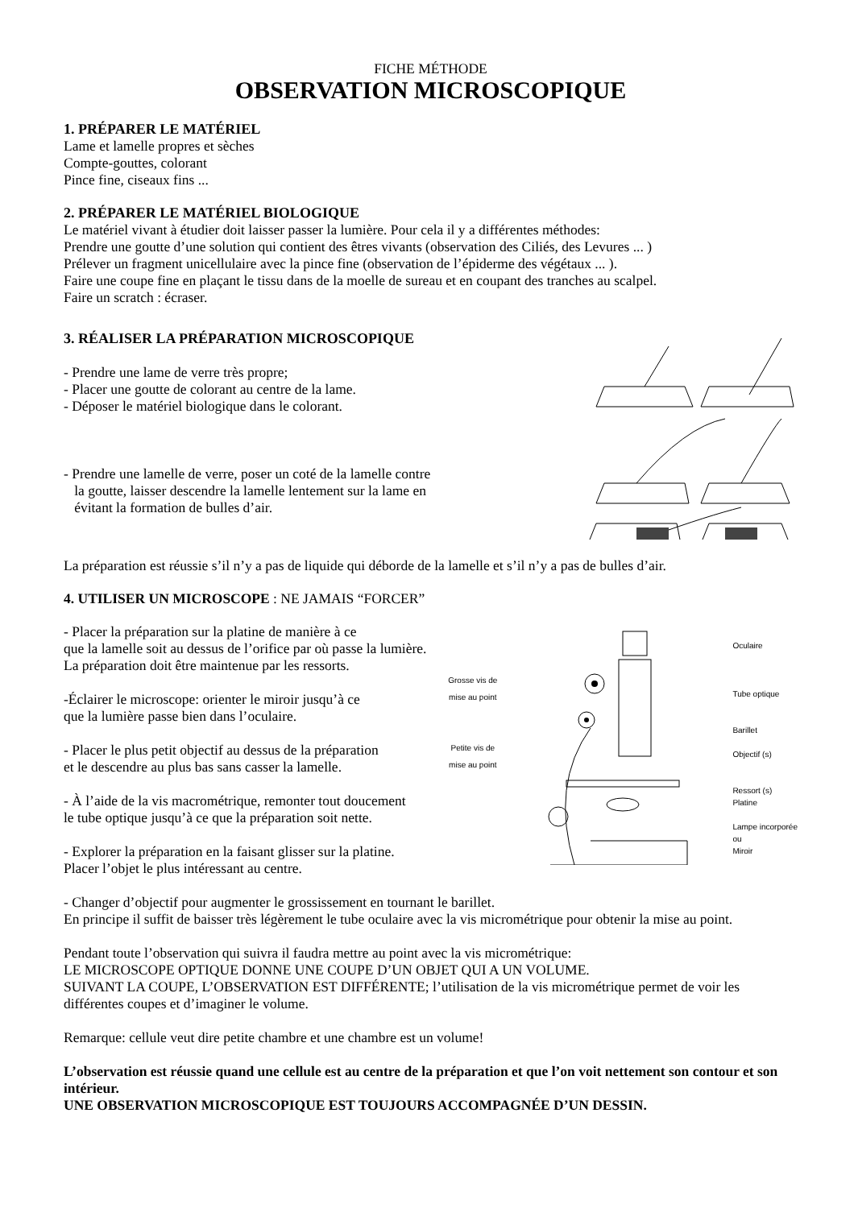FICHE MÉTHODE
OBSERVATION MICROSCOPIQUE
1. PRÉPARER LE MATÉRIEL
Lame et lamelle propres et sèches
Compte-gouttes, colorant
Pince fine, ciseaux fins ...
2. PRÉPARER LE MATÉRIEL BIOLOGIQUE
Le matériel vivant à étudier doit laisser passer la lumière. Pour cela il y a différentes méthodes:
Prendre une goutte d’une solution qui contient des êtres vivants (observation des Ciliés, des Levures ... )
Prélever un fragment unicellulaire avec la pince fine (observation de l’épiderme des végétaux ... ).
Faire une coupe fine en plaçant le tissu dans de la moelle de sureau et en coupant des tranches au scalpel.
Faire un scratch : écraser.
3. RÉALISER LA PRÉPARATION MICROSCOPIQUE
- Prendre une lame de verre très propre;
- Placer une goutte de colorant au centre de la lame.
- Déposer le matériel biologique dans le colorant.
- Prendre une lamelle de verre, poser un coté de la lamelle contre
la goutte, laisser descendre la lamelle lentement sur la lame en
évitant la formation de bulles d’air.
La préparation est réussie s’il n’y a pas de liquide qui déborde de la lamelle et s’il n’y a pas de bulles d’air.
4. UTILISER UN MICROSCOPE : NE JAMAIS “FORCER”
- Placer la préparation sur la platine de manière à ce
que la lamelle soit au dessus de l’orifice par où passe la lumière.
La préparation doit être maintenue par les ressorts.
-Éclairer le microscope: orienter le miroir jusqu’à ce
que la lumière passe bien dans l’oculaire.
- Placer le plus petit objectif au dessus de la préparation
et le descendre au plus bas sans casser la lamelle.
- À l’aide de la vis macrométrique, remonter tout doucement
le tube optique jusqu’à ce que la préparation soit nette.
- Explorer la préparation en la faisant glisser sur la platine.
Placer l’objet le plus intéressant au centre.
Grosse vis de
mise au point
Petite vis de
mise au point
Oculaire
Tube optique
Barillet
Objectif (s)
Ressort (s)
Platine
Lampe incorporée
ou
Miroir
- Changer d’objectif pour augmenter le grossissement en tournant le barillet.
En principe il suffit de baisser très légèrement le tube oculaire avec la vis micrométrique pour obtenir la mise au point.
Pendant toute l’observation qui suivra il faudra mettre au point avec la vis micrométrique:
LE MICROSCOPE OPTIQUE DONNE UNE COUPE D’UN OBJET QUI A UN VOLUME.
SUIVANT LA COUPE, L’OBSERVATION EST DIFFÉRENTE; l’utilisation de la vis micrométrique permet de voir les différentes coupes et d’imaginer le volume.
Remarque: cellule veut dire petite chambre et une chambre est un volume!
L’observation est réussie quand une cellule est au centre de la préparation et que l’on voit nettement son contour et son intérieur.
UNE OBSERVATION MICROSCOPIQUE EST TOUJOURS ACCOMPAGNÉE D’UN DESSIN.